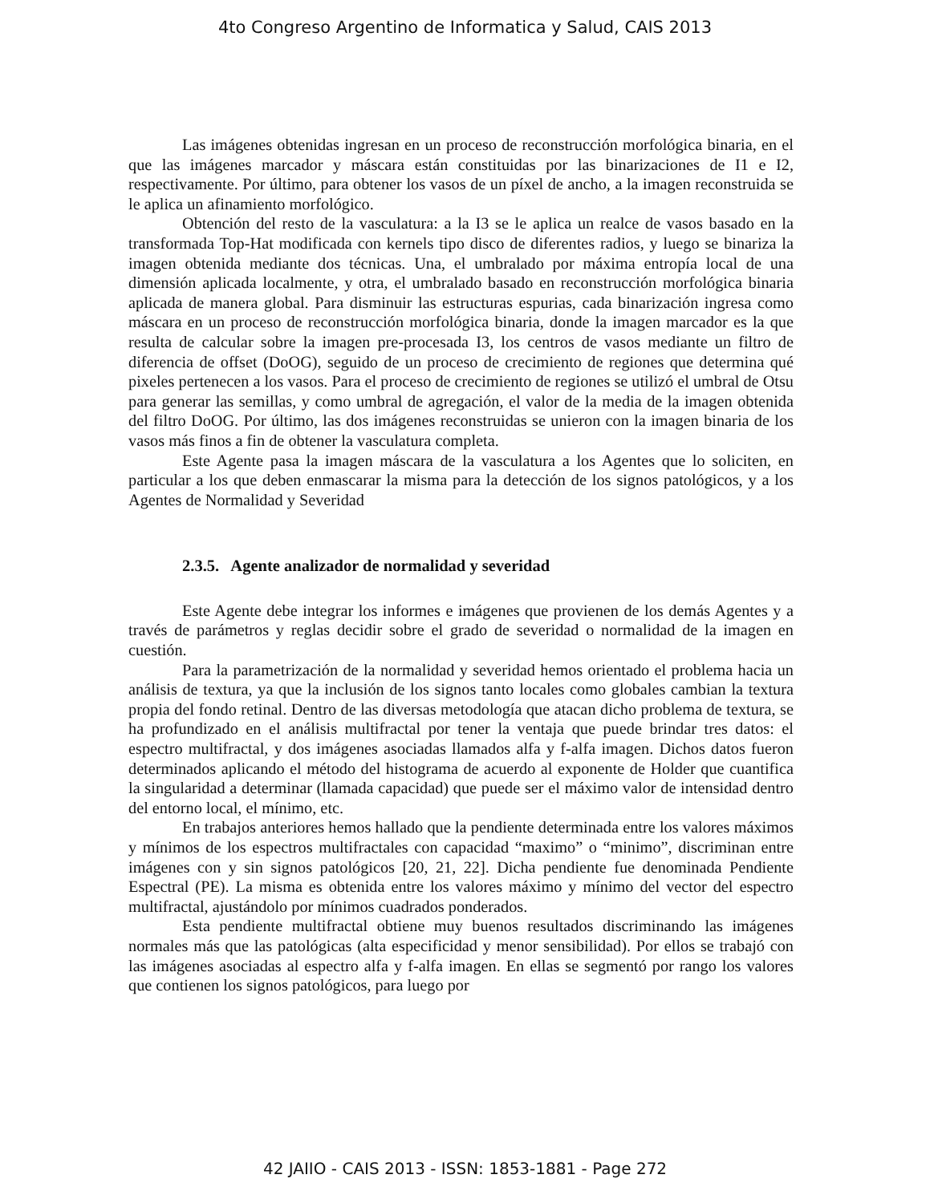4to Congreso Argentino de Informatica y Salud, CAIS 2013
Las imágenes obtenidas ingresan en un proceso de reconstrucción morfológica binaria, en el que las imágenes marcador y máscara están constituidas por las binarizaciones de I1 e I2, respectivamente. Por último, para obtener los vasos de un píxel de ancho, a la imagen reconstruida se le aplica un afinamiento morfológico.
Obtención del resto de la vasculatura: a la I3 se le aplica un realce de vasos basado en la transformada Top-Hat modificada con kernels tipo disco de diferentes radios, y luego se binariza la imagen obtenida mediante dos técnicas. Una, el umbralado por máxima entropía local de una dimensión aplicada localmente, y otra, el umbralado basado en reconstrucción morfológica binaria aplicada de manera global. Para disminuir las estructuras espurias, cada binarización ingresa como máscara en un proceso de reconstrucción morfológica binaria, donde la imagen marcador es la que resulta de calcular sobre la imagen pre-procesada I3, los centros de vasos mediante un filtro de diferencia de offset (DoOG), seguido de un proceso de crecimiento de regiones que determina qué pixeles pertenecen a los vasos. Para el proceso de crecimiento de regiones se utilizó el umbral de Otsu para generar las semillas, y como umbral de agregación, el valor de la media de la imagen obtenida del filtro DoOG. Por último, las dos imágenes reconstruidas se unieron con la imagen binaria de los vasos más finos a fin de obtener la vasculatura completa.
Este Agente pasa la imagen máscara de la vasculatura a los Agentes que lo soliciten, en particular a los que deben enmascarar la misma para la detección de los signos patológicos, y a los Agentes de Normalidad y Severidad
2.3.5. Agente analizador de normalidad y severidad
Este Agente debe integrar los informes e imágenes que provienen de los demás Agentes y a través de parámetros y reglas decidir sobre el grado de severidad o normalidad de la imagen en cuestión.
Para la parametrización de la normalidad y severidad hemos orientado el problema hacia un análisis de textura, ya que la inclusión de los signos tanto locales como globales cambian la textura propia del fondo retinal. Dentro de las diversas metodología que atacan dicho problema de textura, se ha profundizado en el análisis multifractal por tener la ventaja que puede brindar tres datos: el espectro multifractal, y dos imágenes asociadas llamados alfa y f-alfa imagen. Dichos datos fueron determinados aplicando el método del histograma de acuerdo al exponente de Holder que cuantifica la singularidad a determinar (llamada capacidad) que puede ser el máximo valor de intensidad dentro del entorno local, el mínimo, etc.
En trabajos anteriores hemos hallado que la pendiente determinada entre los valores máximos y mínimos de los espectros multifractales con capacidad “maximo” o “minimo”, discriminan entre imágenes con y sin signos patológicos [20, 21, 22]. Dicha pendiente fue denominada Pendiente Espectral (PE). La misma es obtenida entre los valores máximo y mínimo del vector del espectro multifractal, ajustándolo por mínimos cuadrados ponderados.
Esta pendiente multifractal obtiene muy buenos resultados discriminando las imágenes normales más que las patológicas (alta especificidad y menor sensibilidad). Por ellos se trabajó con las imágenes asociadas al espectro alfa y f-alfa imagen. En ellas se segmentó por rango los valores que contienen los signos patológicos, para luego por
42 JAIIO - CAIS 2013 - ISSN: 1853-1881 - Page 272